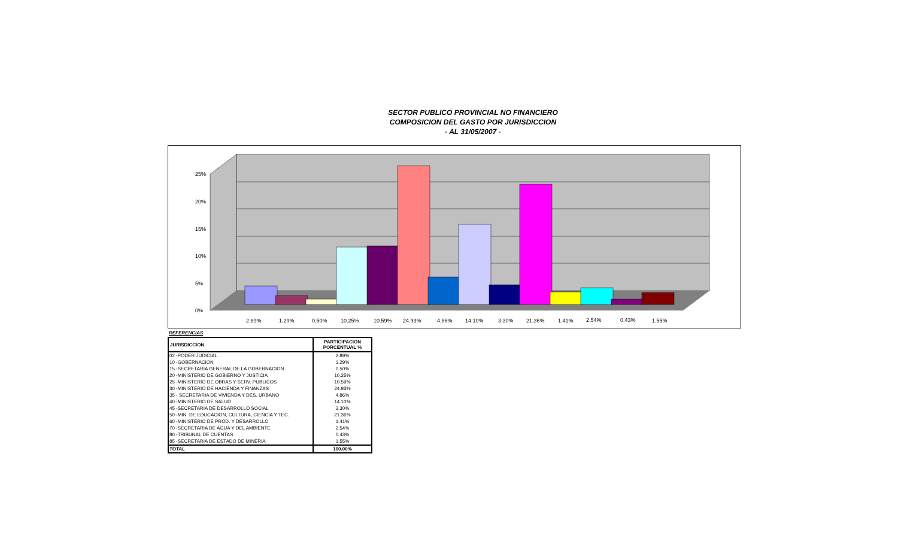SECTOR PUBLICO PROVINCIAL NO FINANCIERO
COMPOSICION DEL GASTO POR JURISDICCION
- AL 31/05/2007 -
25%
20%
15%
10%
5%
0%
2.89%
1.29%
0.50%
10.25%
10.59%
24.93%
4.86%
14.10%
3.30%
21.36%
1.41%
2.54%
0.43%
1.55%
REFERENCIAS
| JURISDICCION | PARTICIPACION PORCENTUAL % |
| --- | --- |
| 02 -PODER JUDICIAL | 2.89% |
| 10 -GOBERNACION | 1.29% |
| 15 -SECRETARIA GENERAL DE LA GOBERNACION | 0.50% |
| 20 -MINISTERIO DE GOBIERNO Y JUSTICIA | 10.25% |
| 25 -MINISTERIO DE OBRAS Y SERV. PUBLICOS | 10.59% |
| 30 -MINISTERIO DE HACIENDA Y FINANZAS | 24.93% |
| 35 - SECRETARIA DE VIVIENDA Y DES. URBANO | 4.86% |
| 40 -MINISTERIO DE SALUD | 14.10% |
| 45 -SECRETARIA DE DESARROLLO SOCIAL | 3.30% |
| 50 -MIN. DE EDUCACION, CULTURA, CIENCIA Y TEC. | 21.36% |
| 60 -MINISTERIO DE PROD. Y DESARROLLO | 1.41% |
| 70 -SECRETARIA DE AGUA Y DEL AMBIENTE | 2.54% |
| 80 -TRIBUNAL DE CUENTAS | 0.43% |
| 85 -SECRETARIA DE ESTADO DE MINERIA | 1.55% |
| TOTAL | 100.00% |